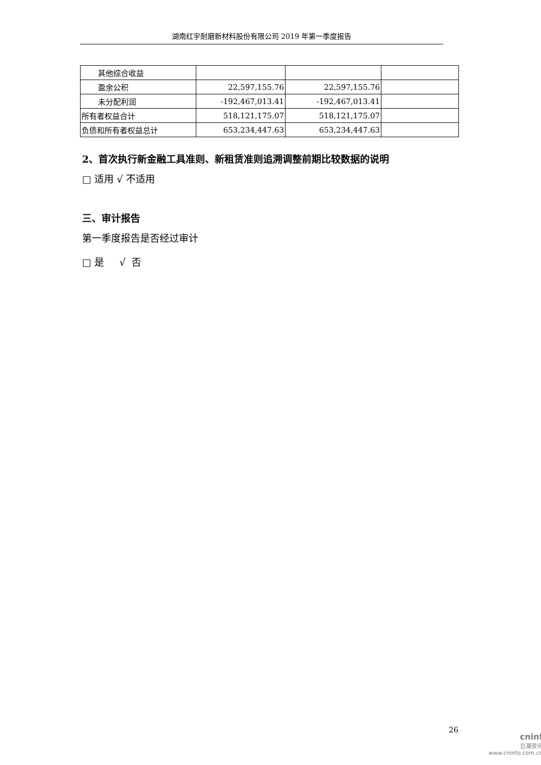湖南红宇耐磨新材料股份有限公司 2019 年第一季度报告
| 其他综合收益 | | | |
| 盈余公积 | 22,597,155.76 | 22,597,155.76 | |
| 未分配利润 | -192,467,013.41 | -192,467,013.41 | |
| 所有者权益合计 | 518,121,175.07 | 518,121,175.07 | |
| 负债和所有者权益总计 | 653,234,447.63 | 653,234,447.63 | |
2、首次执行新金融工具准则、新租赁准则追溯调整前期比较数据的说明
□ 适用 √ 不适用
三、审计报告
第一季度报告是否经过审计
□ 是 √ 否
26
cninf
巨潮资讯
www.cninfo.com.cn